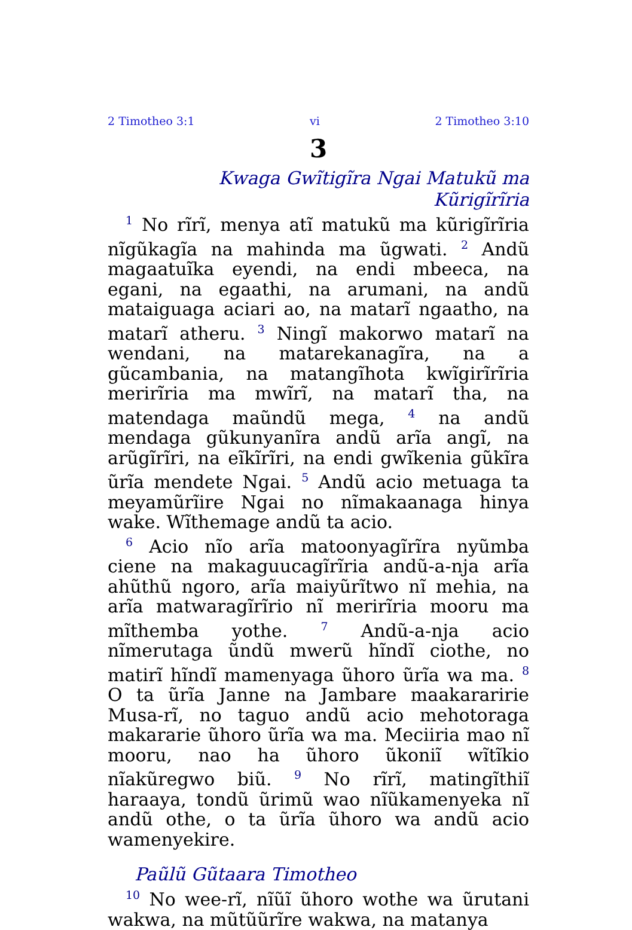2 Timotheo 3:1 vi 2 Timotheo 3:10
3
Kwaga Gwĩtigĩra Ngai Matukũ ma Kũrigĩrĩria
<sup>1</sup> No rĩrĩ, menya atĩ matukũ ma kũrigĩrĩria nĩgũkagĩa na mahinda ma ũgwati. <sup>2</sup> Andũ magaatuĩka eyendi, na endi mbeeca, na egani, na egaathi, na arumani, na andũ mataiguaga aciari ao, na matarĩ ngaatho, na matarĩ atheru. <sup>3</sup> Ningĩ makorwo matarĩ na wendani, na matarekanagĩra, na a gũcambania, na matangĩhota kwĩgirĩrĩria merirĩria ma mwĩrĩ, na matarĩ tha, na matendaga maũndũ mega, <sup>4</sup> na andũ mendaga gũkunyanĩra andũ arĩa angĩ, na arũgĩrĩri, na eĩkĩrĩri, na endi gwĩkenia gũkĩra ũrĩa mendete Ngai. <sup>5</sup> Andũ acio metuaga ta meyamũrĩire Ngai no nĩmakaanaga hinya wake. Wĩthemage andũ ta acio.
<sup>6</sup> Acio nĩo arĩa matoonyagĩrĩra nyũmba ciene na makaguucagĩrĩria andũ-a-nja arĩa ahũthũ ngoro, arĩa maiyũrĩtwo nĩ mehia, na arĩa matwaragĩrĩrio nĩ merirĩria mooru ma mĩthemba yothe. <sup>7</sup> Andũ-a-nja acio nĩmerutaga ũndũ mwerũ hĩndĩ ciothe, no matirĩ hĩndĩ mamenyaga ũhoro ũrĩa wa ma. <sup>8</sup> O ta ũrĩa Janne na Jambare maakararirie Musa-rĩ, no taguo andũ acio mehotoraga makararie ũhoro ũrĩa wa ma. Meciiria mao nĩ mooru, nao ha ũhoro ũkoniĩ wĩtĩkio nĩakũregwo biũ. <sup>9</sup> No rĩrĩ, matingĩthiĩ haraaya, tondũ ũrimũ wao nĩũkamenyeka nĩ andũ othe, o ta ũrĩa ũhoro wa andũ acio wamenyekire.
Paũlũ Gũtaara Timotheo
<sup>10</sup> No wee-rĩ, nĩũĩ ũhoro wothe wa ũrutani wakwa, na mũtũũrĩre wakwa, na matanya